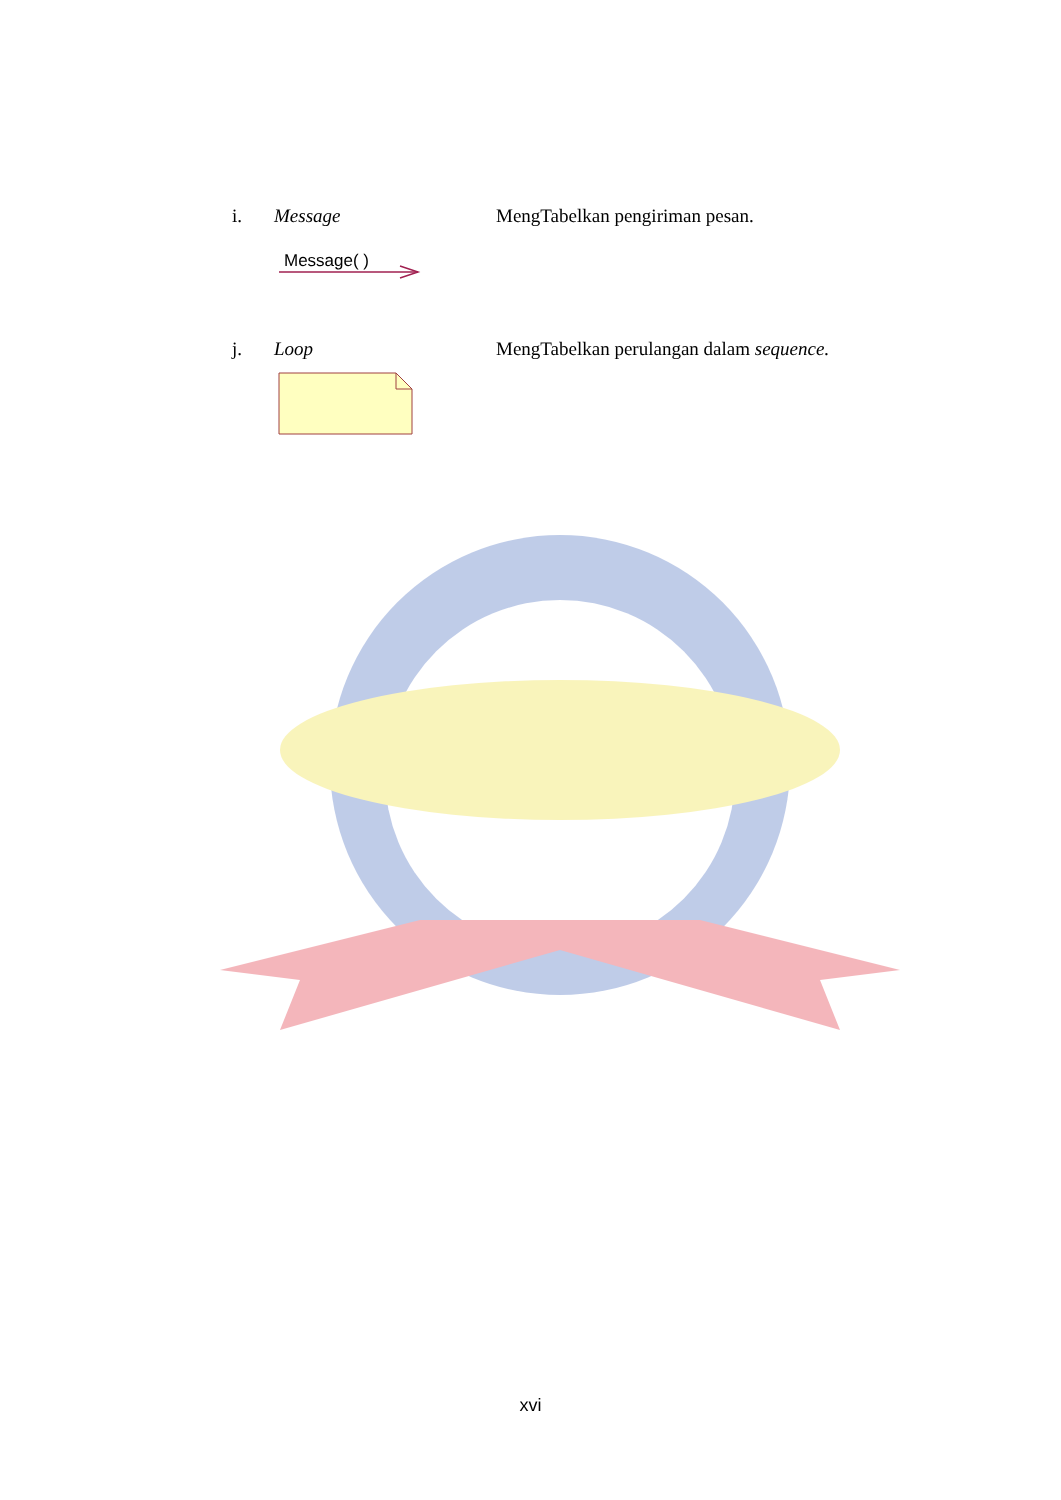i. Message MengTabelkan pengiriman pesan.
Message( )
j. Loop MengTabelkan perulangan dalam sequence.
xvi